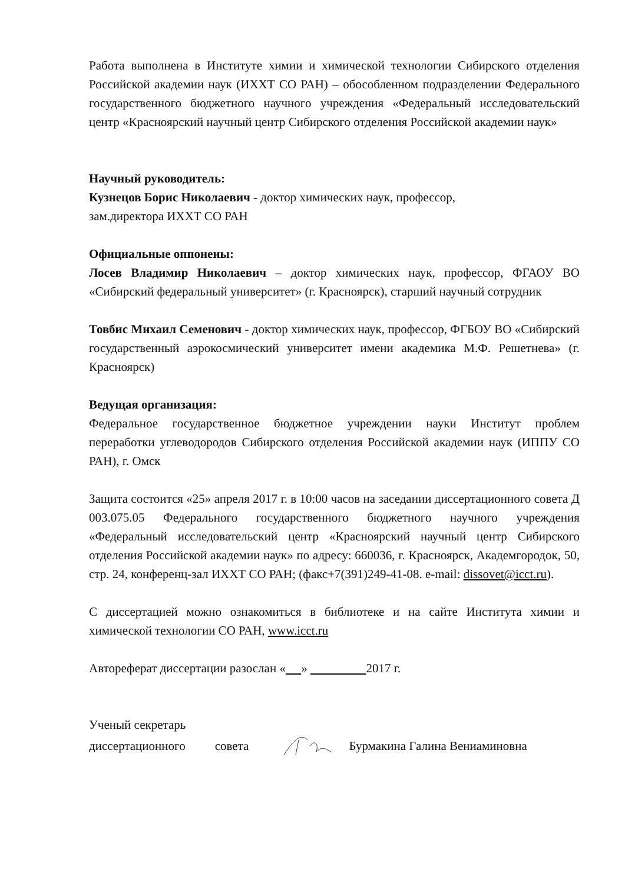Работа выполнена в Институте химии и химической технологии Сибирского отделения Российской академии наук (ИХХТ СО РАН) – обособленном подразделении Федерального государственного бюджетного научного учреждения «Федеральный исследовательский центр «Красноярский научный центр Сибирского отделения Российской академии наук»
Научный руководитель:
Кузнецов Борис Николаевич - доктор химических наук, профессор,
зам.директора ИХХТ СО РАН
Официальные оппонены:
Лосев Владимир Николаевич – доктор химических наук, профессор, ФГАОУ ВО «Сибирский федеральный университет» (г. Красноярск), старший научный сотрудник
Товбис Михаил Семенович - доктор химических наук, профессор, ФГБОУ ВО «Сибирский государственный аэрокосмический университет имени академика М.Ф. Решетнева» (г. Красноярск)
Ведущая организация:
Федеральное государственное бюджетное учреждении науки Институт проблем переработки углеводородов Сибирского отделения Российской академии наук (ИППУ СО РАН), г. Омск
Защита состоится «25» апреля 2017 г. в 10:00 часов на заседании диссертационного совета Д 003.075.05 Федерального государственного бюджетного научного учреждения «Федеральный исследовательский центр «Красноярский научный центр Сибирского отделения Российской академии наук» по адресу: 660036, г. Красноярск, Академгородок, 50, стр. 24, конференц-зал ИХХТ СО РАН; (факс+7(391)249-41-08. e-mail: dissovet@icct.ru).
С диссертацией можно ознакомиться в библиотеке и на сайте Института химии и химической технологии СО РАН, www.icct.ru
Автореферат диссертации разослан « » 2017 г.
Ученый секретарь
диссертационного совета Бурмакина Галина Вениаминовна